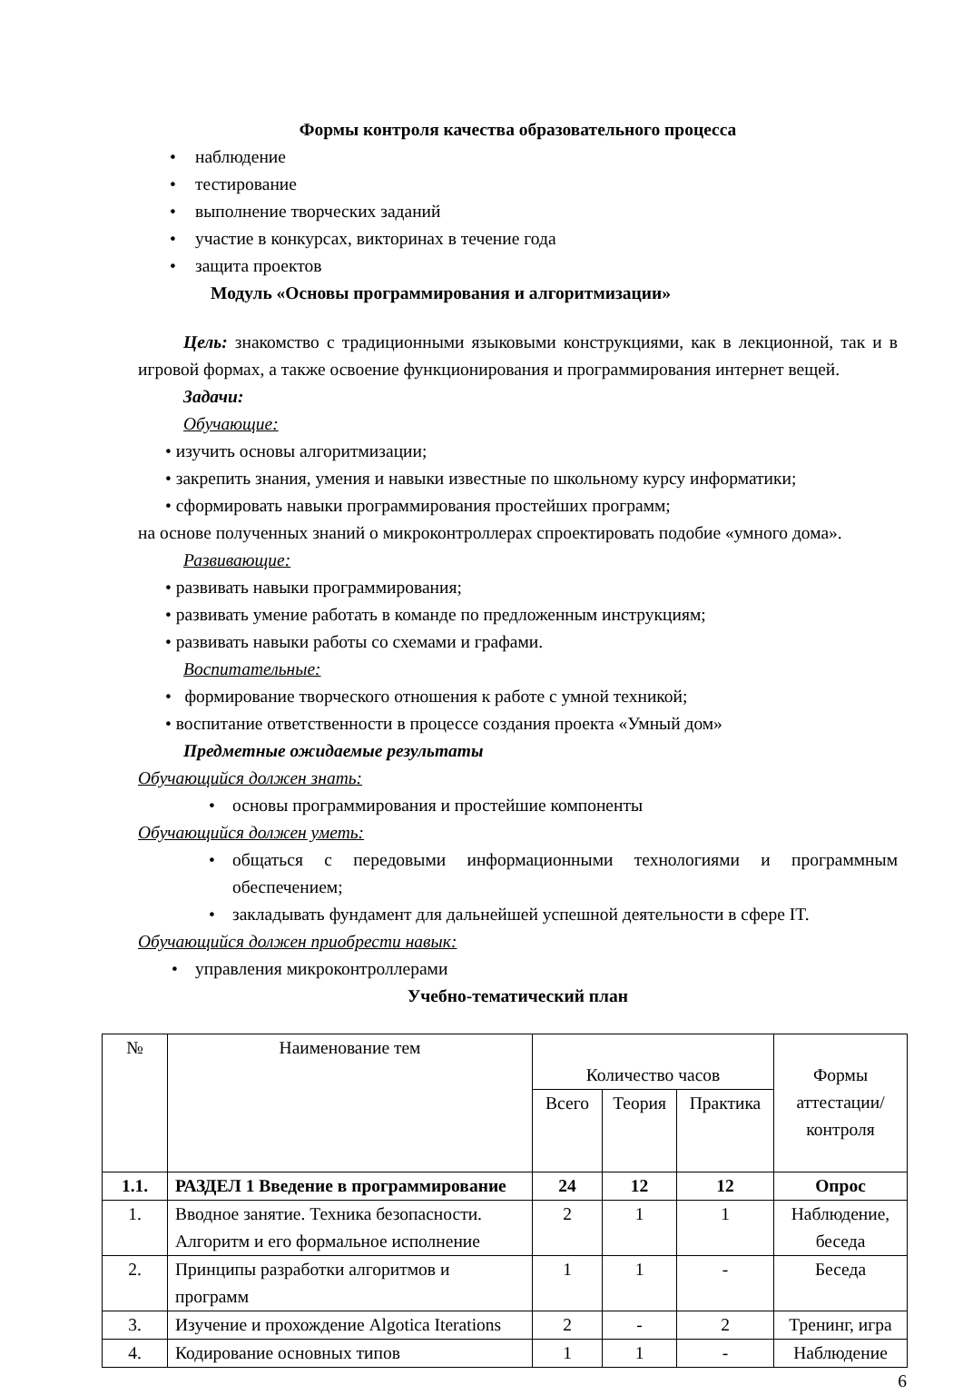Формы контроля качества образовательного процесса
• наблюдение
• тестирование
• выполнение творческих заданий
• участие в конкурсах, викторинах в течение года
• защита проектов
Модуль «Основы программирования и алгоритмизации»
Цель: знакомство с традиционными языковыми конструкциями, как в лекционной, так и в игровой формах, а также освоение функционирования и программирования интернет вещей.
Задачи:
Обучающие:
• изучить основы алгоритмизации;
• закрепить знания, умения и навыки известные по школьному курсу информатики;
• сформировать навыки программирования простейших программ;
на основе полученных знаний о микроконтроллерах спроектировать подобие «умного дома».
Развивающие:
• развивать навыки программирования;
• развивать умение работать в команде по предложенным инструкциям;
• развивать навыки работы со схемами и графами.
Воспитательные:
• формирование творческого отношения к работе с умной техникой;
• воспитание ответственности в процессе создания проекта «Умный дом»
Предметные ожидаемые результаты
Обучающийся должен знать:
• основы программирования и простейшие компоненты
Обучающийся должен уметь:
• общаться с передовыми информационными технологиями и программным обеспечением;
• закладывать фундамент для дальнейшей успешной деятельности в сфере IT.
Обучающийся должен приобрести навык:
• управления микроконтроллерами
Учебно-тематический план
| № | Наименование тем | Количество часов | | | Формы аттестации/ контроля |
| --- | --- | --- | --- | --- | --- |
| | | Всего | Теория | Практика | |
| 1.1. | РАЗДЕЛ 1 Введение в программирование | 24 | 12 | 12 | Опрос |
| 1. | Вводное занятие. Техника безопасности. Алгоритм и его формальное исполнение | 2 | 1 | 1 | Наблюдение, беседа |
| 2. | Принципы разработки алгоритмов и программ | 1 | 1 | - | Беседа |
| 3. | Изучение и прохождение Algotica Iterations | 2 | - | 2 | Тренинг, игра |
| 4. | Кодирование основных типов | 1 | 1 | - | Наблюдение |
6